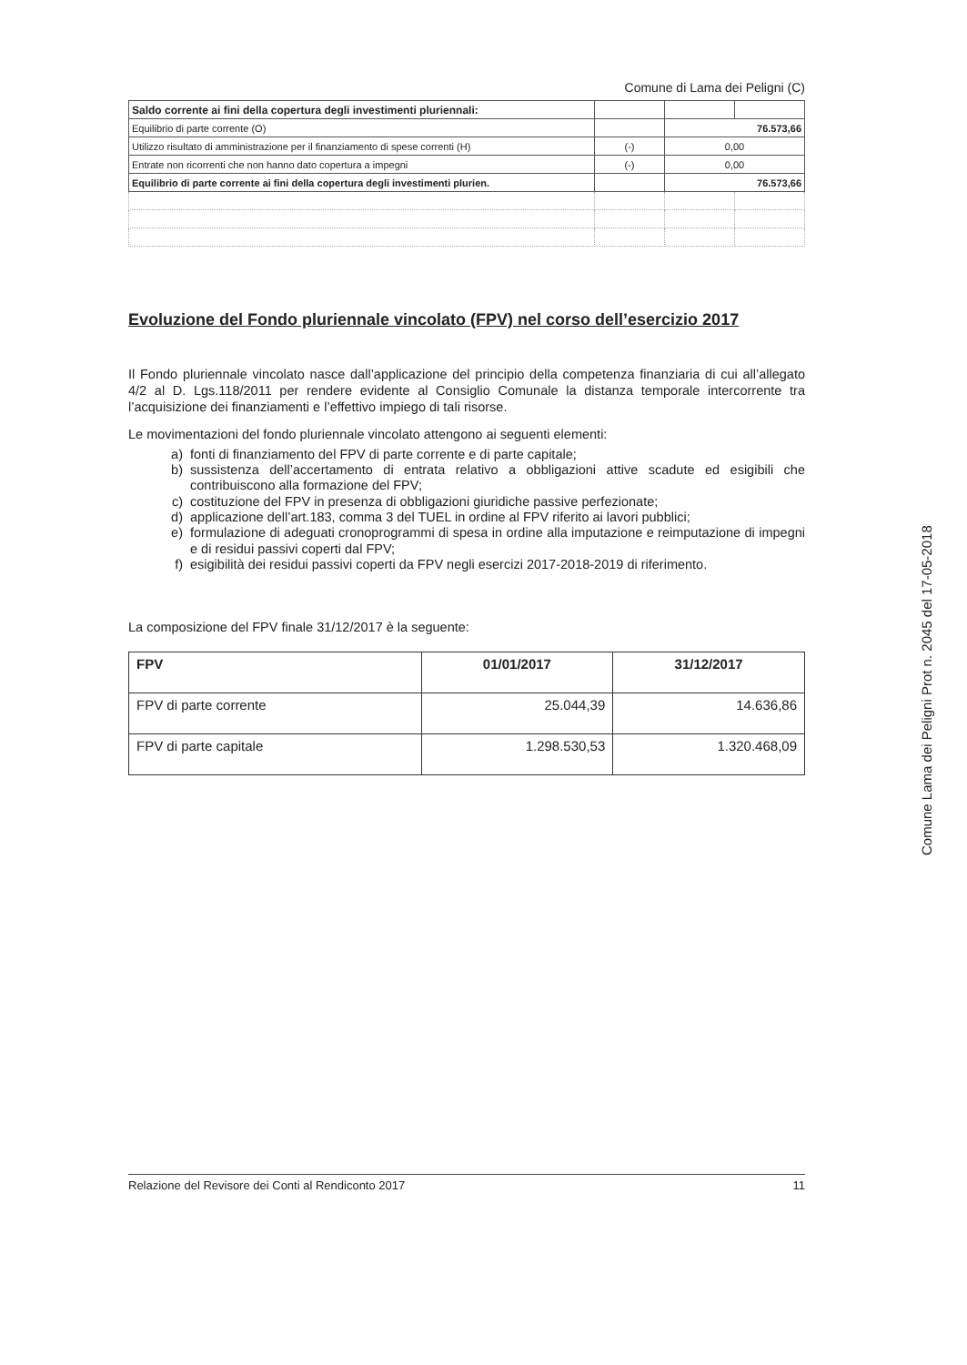Comune di Lama dei Peligni (C)
| Saldo corrente ai fini della copertura degli investimenti pluriennali: | | | |
| Equilibrio di parte corrente (O) | | 76.573,66 | |
| Utilizzo risultato di amministrazione per il finanziamento di spese correnti (H) | (-) | 0,00 | |
| Entrate non ricorrenti che non hanno dato copertura a impegni | (-) | 0,00 | |
| Equilibrio di parte corrente ai fini della copertura degli investimenti plurien. | | 76.573,66 | |
Evoluzione del Fondo pluriennale vincolato (FPV) nel corso dell’esercizio 2017
Il Fondo pluriennale vincolato nasce dall’applicazione del principio della competenza finanziaria di cui all’allegato 4/2 al D. Lgs.118/2011 per rendere evidente al Consiglio Comunale la distanza temporale intercorrente tra l’acquisizione dei finanziamenti e l’effettivo impiego di tali risorse.
Le movimentazioni del fondo pluriennale vincolato attengono ai seguenti elementi:
a) fonti di finanziamento del FPV di parte corrente e di parte capitale;
b) sussistenza dell’accertamento di entrata relativo a obbligazioni attive scadute ed esigibili che contribuiscono alla formazione del FPV;
c) costituzione del FPV in presenza di obbligazioni giuridiche passive perfezionate;
d) applicazione dell’art.183, comma 3 del TUEL in ordine al FPV riferito ai lavori pubblici;
e) formulazione di adeguati cronoprogrammi di spesa in ordine alla imputazione e reimputazione di impegni e di residui passivi coperti dal FPV;
f) esigibilità dei residui passivi coperti da FPV negli esercizi 2017-2018-2019 di riferimento.
La composizione del FPV finale 31/12/2017 è la seguente:
| FPV | 01/01/2017 | 31/12/2017 |
| --- | --- | --- |
| FPV di parte corrente | 25.044,39 | 14.636,86 |
| FPV di parte capitale | 1.298.530,53 | 1.320.468,09 |
Comune Lama dei Peligni Prot n. 2045 del 17-05-2018
Relazione del Revisore dei Conti al Rendiconto 2017 11